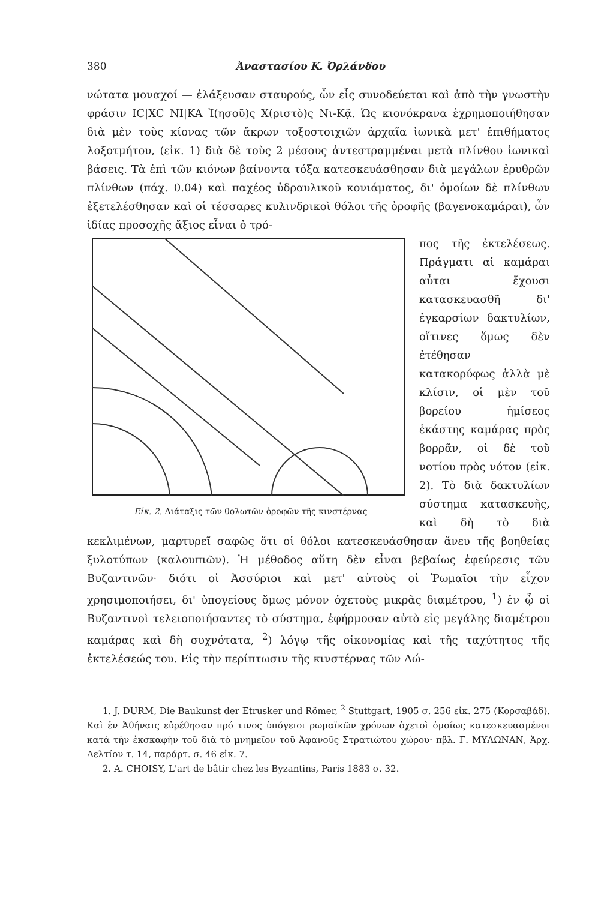380 Ἀναστασίου Κ. Ὀρλάνδου
νώτατα μοναχοί — ἐλάξευσαν σταυρούς, ὧν εἷς συνοδεύεται καὶ ἀπὸ τὴν γνωστὴν φράσιν IC|XC NI|KA Ἰ(ησοῦ)ς Χ(ριστὸ)ς Νι-Κᾷ. Ὡς κιονόκρανα ἐχρημοποιήθησαν διὰ μὲν τοὺς κίονας τῶν ἄκρων τοξοστοιχιῶν ἀρχαῖα ἰωνικὰ μετ' ἐπιθήματος λοξοτμήτου, (εἰκ. 1) διὰ δὲ τοὺς 2 μέσους ἀντεστραμμέναι μετὰ πλίνθου ἰωνικαὶ βάσεις. Τὰ ἐπὶ τῶν κιόνων βαίνοντα τόξα κατεσκευάσθησαν διὰ μεγάλων ἐρυθρῶν πλίνθων (πάχ. 0.04) καὶ παχέος ὑδραυλικοῦ κονιάματος, δι' ὁμοίων δὲ πλίνθων ἐξετελέσθησαν καὶ οἱ τέσσαρες κυλινδρικοὶ θόλοι τῆς ὀροφῆς (βαγενοκαμάραι), ὧν ἰδίας προσοχῆς ἄξιος εἶναι ὁ τρό-
Εἰκ. 2. Διάταξις τῶν θολωτῶν ὀροφῶν τῆς κινστέρνας
πος τῆς ἐκτελέσεως. Πράγματι αἱ καμάραι αὗται ἔχουσι κατασκευασθῆ δι' ἐγκαρσίων δακτυλίων, οἵτινες ὅμως δὲν ἐτέθησαν κατακορύφως ἀλλὰ μὲ κλίσιν, οἱ μὲν τοῦ βορείου ἡμίσεος ἑκάστης καμάρας πρὸς βορρᾶν, οἱ δὲ τοῦ νοτίου πρὸς νότον (εἰκ. 2). Τὸ διὰ δακτυλίων σύστημα κατασκευῆς, καὶ δὴ τὸ διὰ κεκλιμένων, μαρτυρεῖ σαφῶς ὅτι οἱ θόλοι κατεσκευάσθησαν ἄνευ τῆς βοηθείας ξυλοτύπων (καλουπιῶν). Ἡ μέθοδος αὕτη δὲν εἶναι βεβαίως ἐφεύρεσις τῶν Βυζαντινῶν· διότι οἱ Ἀσσύριοι καὶ μετ' αὐτοὺς οἱ Ῥωμαῖοι τὴν εἶχον χρησιμοποιήσει, δι' ὑπογείους ὅμως μόνον ὀχετοὺς μικρᾶς διαμέτρου, <sup>1</sup>) ἐν ᾧ οἱ Βυζαντινοὶ τελειοποιήσαντες τὸ σύστημα, ἐφήρμοσαν αὐτὸ εἰς μεγάλης διαμέτρου καμάρας καὶ δὴ συχνότατα, <sup>2</sup>) λόγῳ τῆς οἰκονομίας καὶ τῆς ταχύτητος τῆς ἐκτελέσεώς του. Εἰς τὴν περίπτωσιν τῆς κινστέρνας τῶν Δώ-
1. J. DURM, Die Baukunst der Etrusker und Römer, <sup>2</sup> Stuttgart, 1905 σ. 256 εἰκ. 275 (Κορσαβάδ). Καὶ ἐν Ἀθήναις εὑρέθησαν πρό τινος ὑπόγειοι ρωμαϊκῶν χρόνων ὀχετοὶ ὁμοίως κατεσκευασμένοι κατὰ τὴν ἐκσκαφὴν τοῦ διὰ τὸ μνημεῖον τοῦ Ἀφανοῦς Στρατιώτου χώρου· πβλ. Γ. ΜΥΛΩΝΑΝ, Ἀρχ. Δελτίον τ. 14, παράρτ. σ. 46 εἰκ. 7.
2. A. CHOISY, L'art de bâtir chez les Byzantins, Paris 1883 σ. 32.